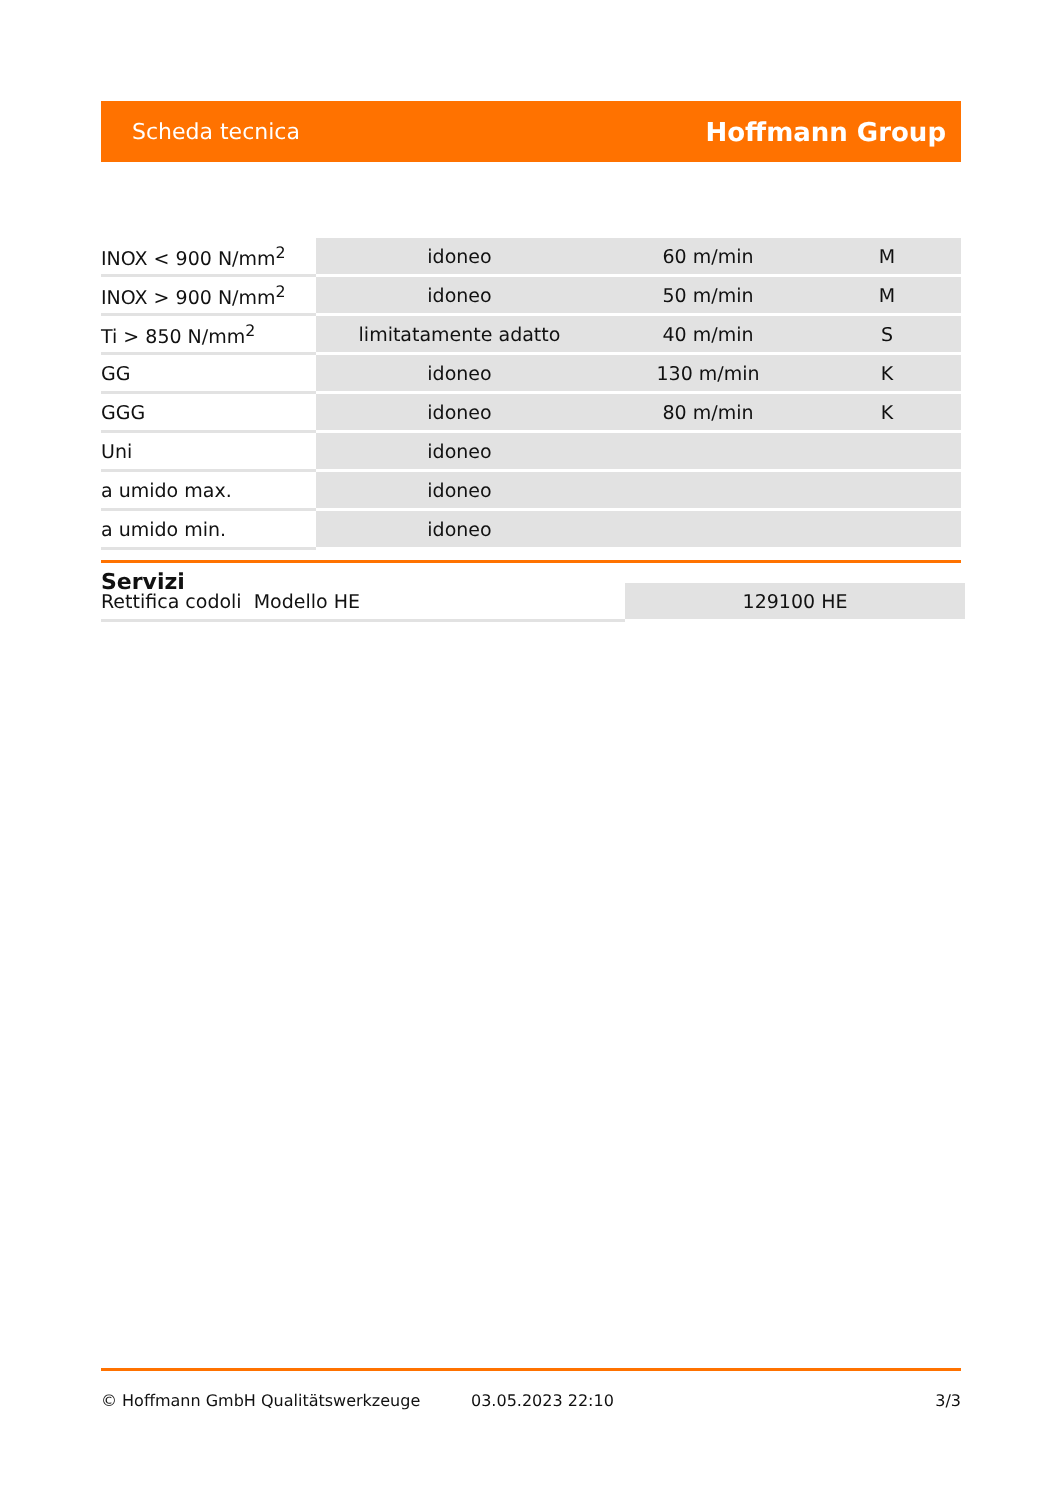Scheda tecnica Hoffmann Group
| INOX < 900 N/mm<sup>2</sup> | idoneo | 60 m/min | M |
| INOX > 900 N/mm<sup>2</sup> | idoneo | 50 m/min | M |
| Ti > 850 N/mm<sup>2</sup> | limitatamente adatto | 40 m/min | S |
| GG | idoneo | 130 m/min | K |
| GGG | idoneo | 80 m/min | K |
| Uni | idoneo | | |
| a umido max. | idoneo | | |
| a umido min. | idoneo | | |
Servizi
| Rettifica codoli Modello HE | 129100 HE |
© Hoffmann GmbH Qualitätswerkzeuge 03.05.2023 22:10 3/3